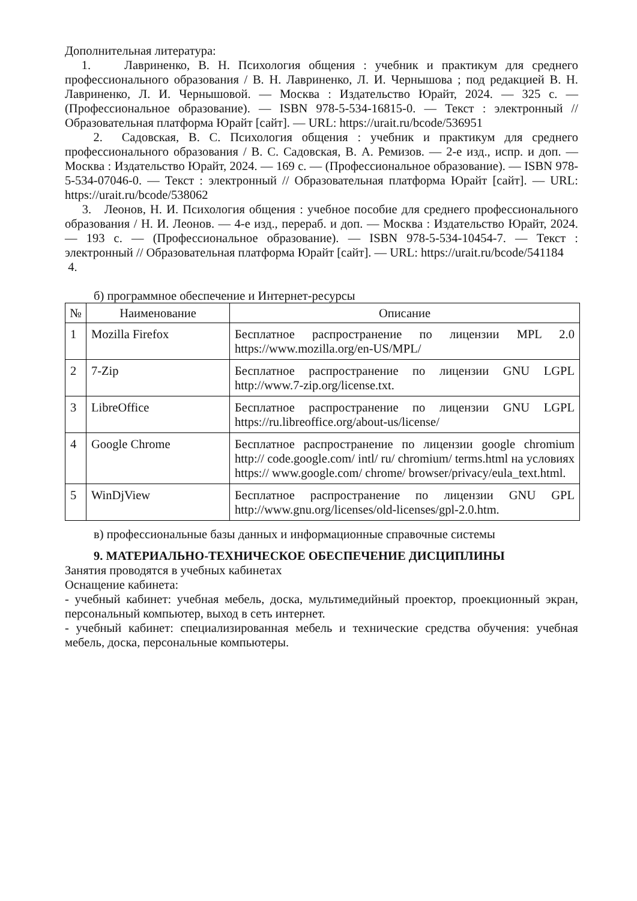Дополнительная литература:
1. Лавриненко, В. Н. Психология общения : учебник и практикум для среднего профессионального образования / В. Н. Лавриненко, Л. И. Чернышова ; под редакцией В. Н. Лавриненко, Л. И. Чернышовой. — Москва : Издательство Юрайт, 2024. — 325 с. — (Профессиональное образование). — ISBN 978-5-534-16815-0. — Текст : электронный // Образовательная платформа Юрайт [сайт]. — URL: https://urait.ru/bcode/536951
2. Садовская, В. С. Психология общения : учебник и практикум для среднего профессионального образования / В. С. Садовская, В. А. Ремизов. — 2-е изд., испр. и доп. — Москва : Издательство Юрайт, 2024. — 169 с. — (Профессиональное образование). — ISBN 978-5-534-07046-0. — Текст : электронный // Образовательная платформа Юрайт [сайт]. — URL: https://urait.ru/bcode/538062
3. Леонов, Н. И. Психология общения : учебное пособие для среднего профессионального образования / Н. И. Леонов. — 4-е изд., перераб. и доп. — Москва : Издательство Юрайт, 2024. — 193 с. — (Профессиональное образование). — ISBN 978-5-534-10454-7. — Текст : электронный // Образовательная платформа Юрайт [сайт]. — URL: https://urait.ru/bcode/541184
4.
б) программное обеспечение и Интернет-ресурсы
| № | Наименование | Описание |
| --- | --- | --- |
| 1 | Mozilla Firefox | Бесплатное распространение по лицензии MPL 2.0 https://www.mozilla.org/en-US/MPL/ |
| 2 | 7-Zip | Бесплатное распространение по лицензии GNU LGPL http://www.7-zip.org/license.txt. |
| 3 | LibreOffice | Бесплатное распространение по лицензии GNU LGPL https://ru.libreoffice.org/about-us/license/ |
| 4 | Google Chrome | Бесплатное распространение по лицензии google chromium http:// code.google.com/ intl/ ru/ chromium/ terms.html на условиях https:// www.google.com/ chrome/ browser/privacy/eula_text.html. |
| 5 | WinDjView | Бесплатное распространение по лицензии GNU GPL http://www.gnu.org/licenses/old-licenses/gpl-2.0.htm. |
в) профессиональные базы данных и информационные справочные системы
9. МАТЕРИАЛЬНО-ТЕХНИЧЕСКОЕ ОБЕСПЕЧЕНИЕ ДИСЦИПЛИНЫ
Занятия проводятся в учебных кабинетах
Оснащение кабинета:
- учебный кабинет: учебная мебель, доска, мультимедийный проектор, проекционный экран, персональный компьютер, выход в сеть интернет.
- учебный кабинет: специализированная мебель и технические средства обучения: учебная мебель, доска, персональные компьютеры.